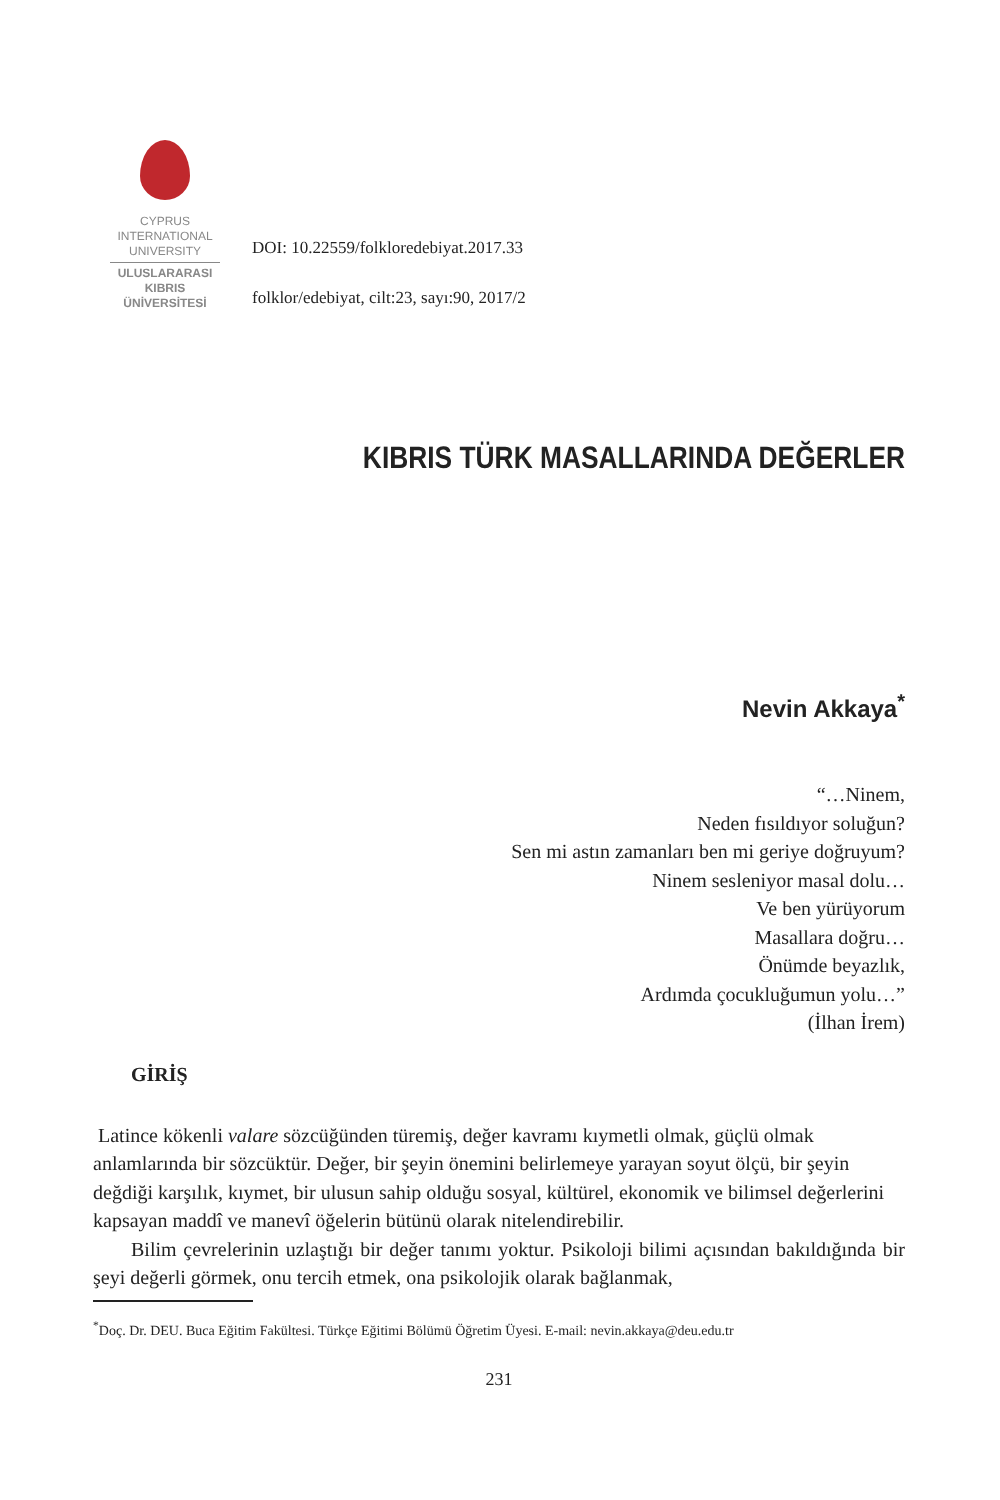CYPRUS
INTERNATIONAL
UNIVERSITY
ULUSLARARASI
KIBRIS
ÜNİVERSİTESİ
DOI: 10.22559/folkloredebiyat.2017.33
folklor/edebiyat, cilt:23, sayı:90, 2017/2
KIBRIS TÜRK MASALLARINDA DEĞERLER
Nevin Akkaya<sup>*</sup>
“…Ninem,
Neden fısıldıyor soluğun?
Sen mi astın zamanları ben mi geriye doğruyum?
Ninem sesleniyor masal dolu…
Ve ben yürüyorum
Masallara doğru…
Önümde beyazlık,
Ardımda çocukluğumun yolu…”
(İlhan İrem)
GİRİŞ
Latince kökenli valare sözcüğünden türemiş, değer kavramı kıymetli olmak, güçlü olmak anlamlarında bir sözcüktür. Değer, bir şeyin önemini belirlemeye yarayan soyut ölçü, bir şeyin değdiği karşılık, kıymet, bir ulusun sahip olduğu sosyal, kültürel, ekonomik ve bilimsel değerlerini kapsayan maddî ve manevî öğelerin bütünü olarak nitelendirebilir.
Bilim çevrelerinin uzlaştığı bir değer tanımı yoktur. Psikoloji bilimi açısından bakıldığında bir şeyi değerli görmek, onu tercih etmek, ona psikolojik olarak bağlanmak,
<sup>*</sup> Doç. Dr. DEU. Buca Eğitim Fakültesi. Türkçe Eğitimi Bölümü Öğretim Üyesi. E-mail: nevin.akkaya@deu.edu.tr
231